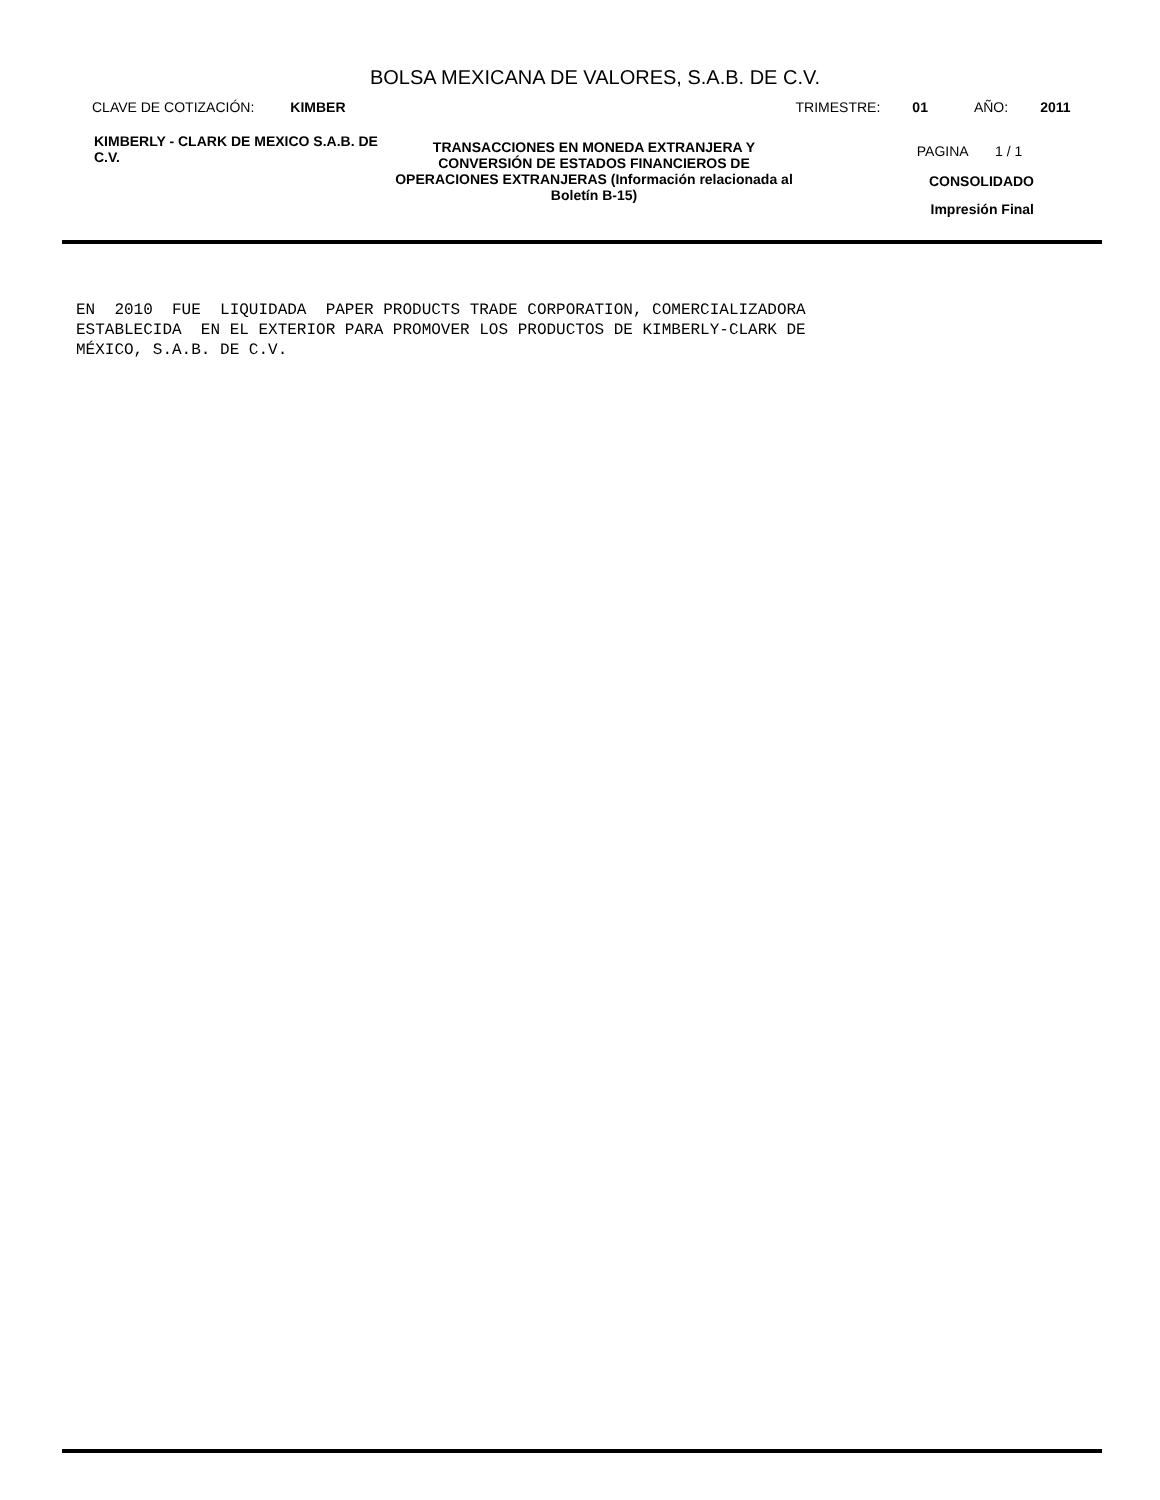BOLSA MEXICANA DE VALORES, S.A.B. DE C.V.
CLAVE DE COTIZACIÓN: KIMBER TRIMESTRE: 01 AÑO: 2011
KIMBERLY - CLARK DE MEXICO S.A.B. DE C.V.
TRANSACCIONES EN MONEDA EXTRANJERA Y CONVERSIÓN DE ESTADOS FINANCIEROS DE OPERACIONES EXTRANJERAS (Información relacionada al Boletín B-15)
PAGINA 1 / 1
CONSOLIDADO
Impresión Final
EN  2010  FUE  LIQUIDADA  PAPER PRODUCTS TRADE CORPORATION, COMERCIALIZADORA
ESTABLECIDA  EN EL EXTERIOR PARA PROMOVER LOS PRODUCTOS DE KIMBERLY-CLARK DE
MÉXICO, S.A.B. DE C.V.